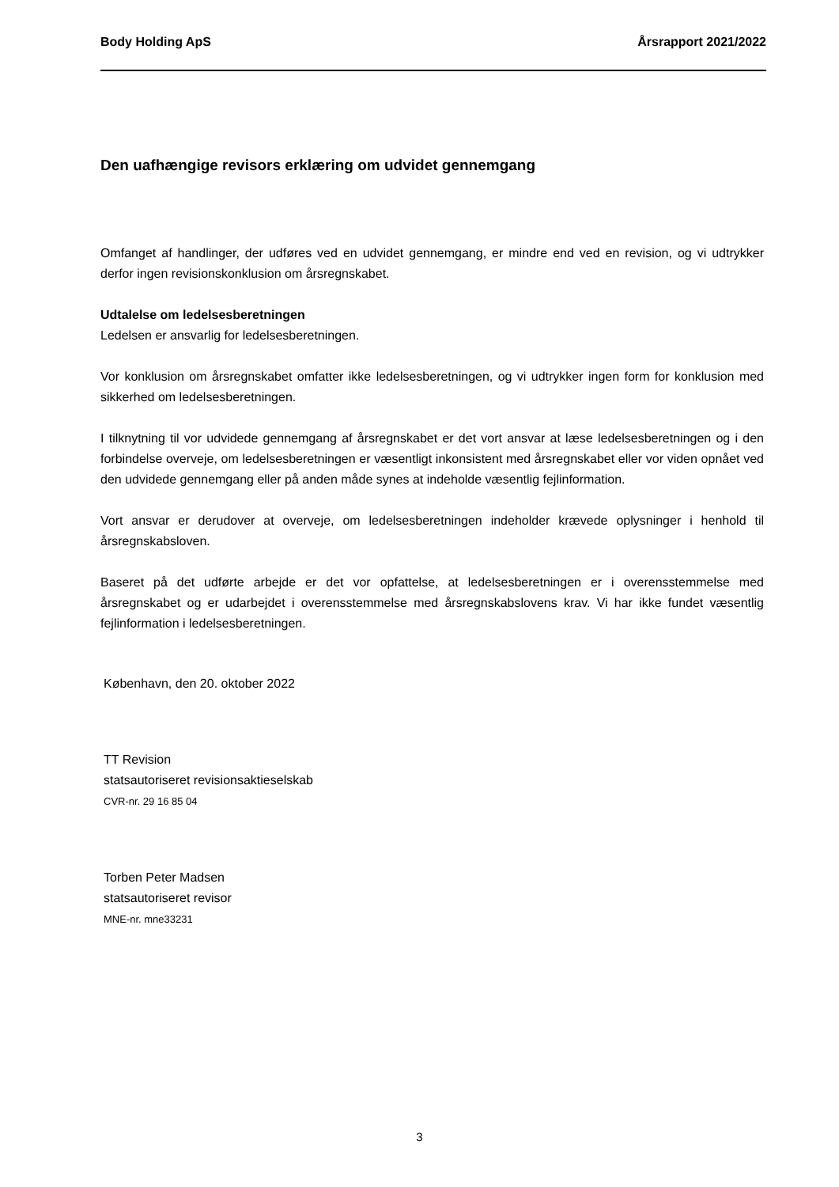Body Holding ApS Årsrapport 2021/2022
Den uafhængige revisors erklæring om udvidet gennemgang
Omfanget af handlinger, der udføres ved en udvidet gennemgang, er mindre end ved en revision, og vi udtrykker derfor ingen revisionskonklusion om årsregnskabet.
Udtalelse om ledelsesberetningen
Ledelsen er ansvarlig for ledelsesberetningen.
Vor konklusion om årsregnskabet omfatter ikke ledelsesberetningen, og vi udtrykker ingen form for konklusion med sikkerhed om ledelsesberetningen.
I tilknytning til vor udvidede gennemgang af årsregnskabet er det vort ansvar at læse ledelsesberetningen og i den forbindelse overveje, om ledelsesberetningen er væsentligt inkonsistent med årsregnskabet eller vor viden opnået ved den udvidede gennemgang eller på anden måde synes at indeholde væsentlig fejlinformation.
Vort ansvar er derudover at overveje, om ledelsesberetningen indeholder krævede oplysninger i henhold til årsregnskabsloven.
Baseret på det udførte arbejde er det vor opfattelse, at ledelsesberetningen er i overensstemmelse med årsregnskabet og er udarbejdet i overensstemmelse med årsregnskabslovens krav. Vi har ikke fundet væsentlig fejlinformation i ledelsesberetningen.
København, den 20. oktober 2022
TT Revision
statsautoriseret revisionsaktieselskab
CVR-nr. 29 16 85 04
Torben Peter Madsen
statsautoriseret revisor
MNE-nr. mne33231
3